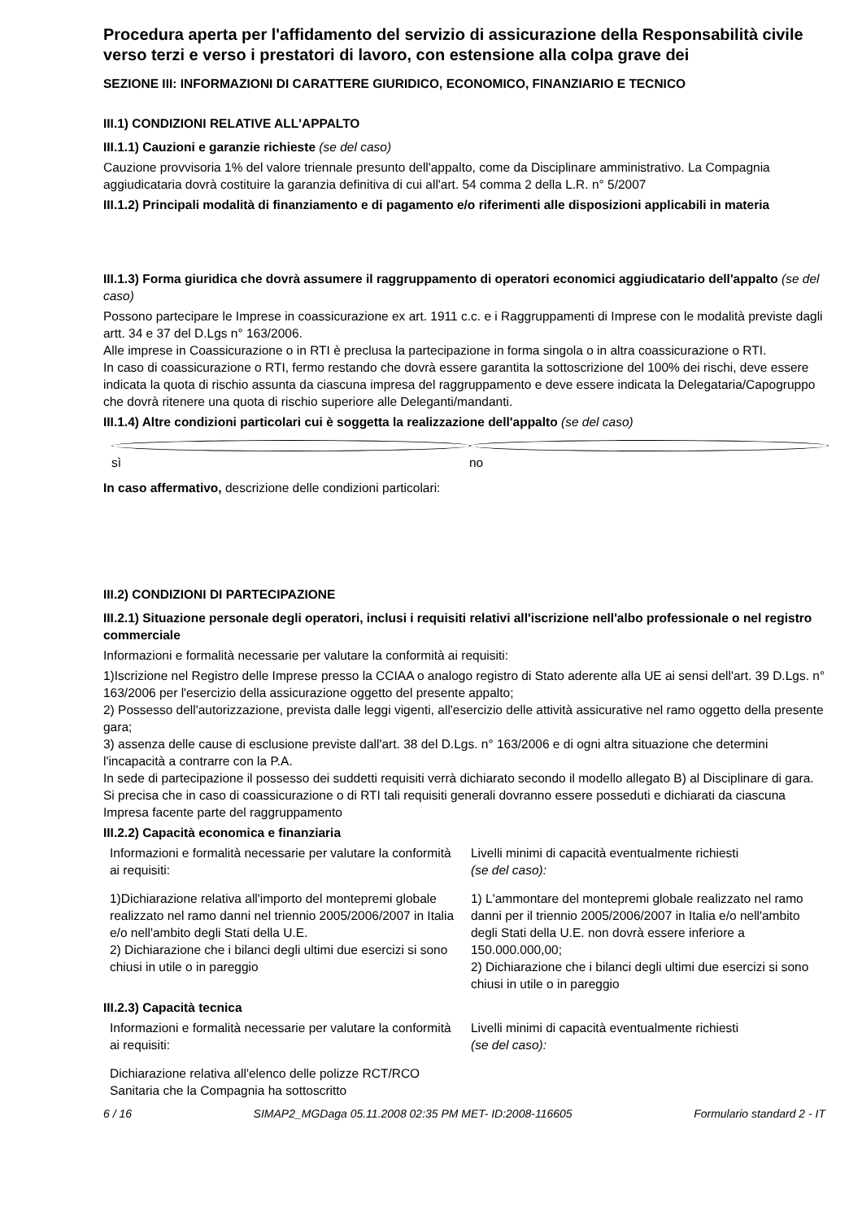Procedura aperta per l'affidamento del servizio di assicurazione della Responsabilità civile verso terzi e verso i prestatori di lavoro, con estensione alla colpa grave dei
SEZIONE III: INFORMAZIONI DI CARATTERE GIURIDICO, ECONOMICO, FINANZIARIO E TECNICO
III.1) CONDIZIONI RELATIVE ALL'APPALTO
III.1.1) Cauzioni e garanzie richieste (se del caso)
Cauzione provvisoria 1% del valore triennale presunto dell'appalto, come da Disciplinare amministrativo. La Compagnia aggiudicataria dovrà costituire la garanzia definitiva di cui all'art. 54 comma 2 della L.R. n° 5/2007
III.1.2) Principali modalità di finanziamento e di pagamento e/o riferimenti alle disposizioni applicabili in materia
III.1.3) Forma giuridica che dovrà assumere il raggruppamento di operatori economici aggiudicatario dell'appalto (se del caso)
Possono partecipare le Imprese in coassicurazione ex art. 1911 c.c. e i Raggruppamenti di Imprese con le modalità previste dagli artt. 34 e 37 del D.Lgs n° 163/2006.
Alle imprese in Coassicurazione o in RTI è preclusa la partecipazione in forma singola o in altra coassicurazione o RTI.
In caso di coassicurazione o RTI, fermo restando che dovrà essere garantita la sottoscrizione del 100% dei rischi, deve essere indicata la quota di rischio assunta da ciascuna impresa del raggruppamento e deve essere indicata la Delegataria/Capogruppo che dovrà ritenere una quota di rischio superiore alle Deleganti/mandanti.
III.1.4) Altre condizioni particolari cui è soggetta la realizzazione dell'appalto (se del caso)
sì no
In caso affermativo, descrizione delle condizioni particolari:
III.2) CONDIZIONI DI PARTECIPAZIONE
III.2.1) Situazione personale degli operatori, inclusi i requisiti relativi all'iscrizione nell'albo professionale o nel registro commerciale
Informazioni e formalità necessarie per valutare la conformità ai requisiti:
1)Iscrizione nel Registro delle Imprese presso la CCIAA o analogo registro di Stato aderente alla UE ai sensi dell'art. 39 D.Lgs. n° 163/2006 per l'esercizio della assicurazione oggetto del presente appalto;
2) Possesso dell'autorizzazione, prevista dalle leggi vigenti, all'esercizio delle attività assicurative nel ramo oggetto della presente gara;
3) assenza delle cause di esclusione previste dall'art. 38 del D.Lgs. n° 163/2006 e di ogni altra situazione che determini l'incapacità a contrarre con la P.A.
In sede di partecipazione il possesso dei suddetti requisiti verrà dichiarato secondo il modello allegato B) al Disciplinare di gara. Si precisa che in caso di coassicurazione o di RTI tali requisiti generali dovranno essere posseduti e dichiarati da ciascuna Impresa facente parte del raggruppamento
III.2.2) Capacità economica e finanziaria
| Informazioni e formalità necessarie per valutare la conformità ai requisiti: | Livelli minimi di capacità eventualmente richiesti (se del caso): |
| 1)Dichiarazione relativa all'importo del montepremi globale realizzato nel ramo danni nel triennio 2005/2006/2007 in Italia e/o nell'ambito degli Stati della U.E. 2) Dichiarazione che i bilanci degli ultimi due esercizi si sono chiusi in utile o in pareggio | 1) L'ammontare del montepremi globale realizzato nel ramo danni per il triennio 2005/2006/2007 in Italia e/o nell'ambito degli Stati della U.E. non dovrà essere inferiore a 150.000.000,00; 2) Dichiarazione che i bilanci degli ultimi due esercizi si sono chiusi in utile o in pareggio |
III.2.3) Capacità tecnica
| Informazioni e formalità necessarie per valutare la conformità ai requisiti: | Livelli minimi di capacità eventualmente richiesti (se del caso): |
| Dichiarazione relativa all'elenco delle polizze RCT/RCO Sanitaria che la Compagnia ha sottoscritto | |
6 / 16 SIMAP2_MGDaga 05.11.2008 02:35 PM MET- ID:2008-116605 Formulario standard 2 - IT